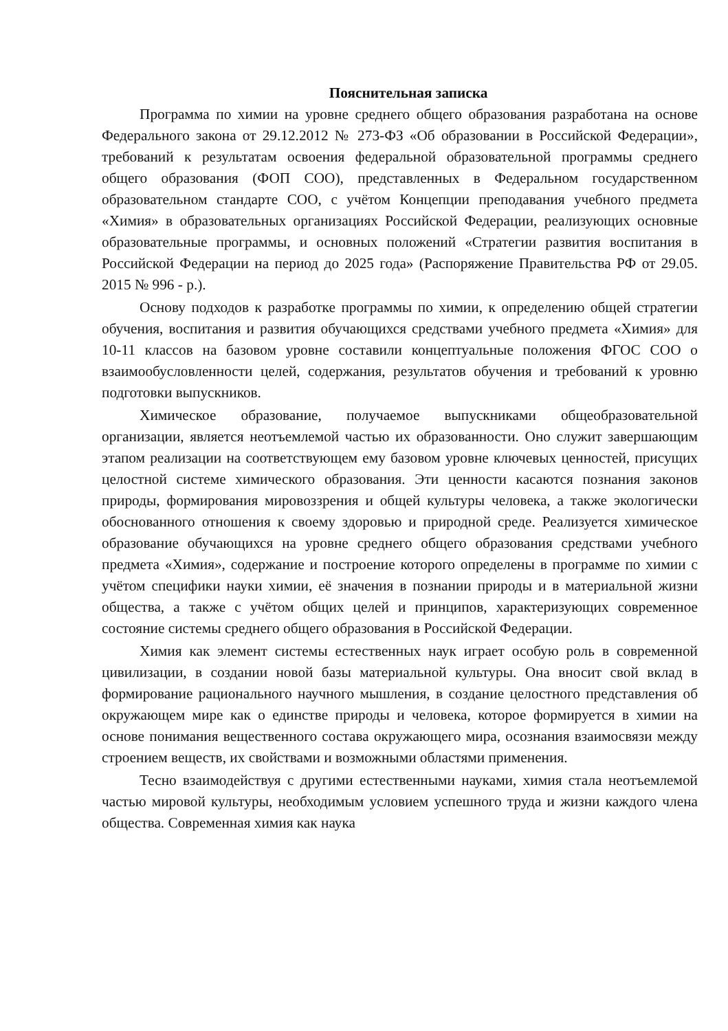Пояснительная записка
Программа по химии на уровне среднего общего образования разработана на основе Федерального закона от 29.12.2012 № 273-ФЗ «Об образовании в Российской Федерации», требований к результатам освоения федеральной образовательной программы среднего общего образования (ФОП СОО), представленных в Федеральном государственном образовательном стандарте СОО, с учётом Концепции преподавания учебного предмета «Химия» в образовательных организациях Российской Федерации, реализующих основные образовательные программы, и основных положений «Стратегии развития воспитания в Российской Федерации на период до 2025 года» (Распоряжение Правительства РФ от 29.05. 2015 № 996 - р.).
Основу подходов к разработке программы по химии, к определению общей стратегии обучения, воспитания и развития обучающихся средствами учебного предмета «Химия» для 10-11 классов на базовом уровне составили концептуальные положения ФГОС СОО о взаимообусловленности целей, содержания, результатов обучения и требований к уровню подготовки выпускников.
Химическое образование, получаемое выпускниками общеобразовательной организации, является неотъемлемой частью их образованности. Оно служит завершающим этапом реализации на соответствующем ему базовом уровне ключевых ценностей, присущих целостной системе химического образования. Эти ценности касаются познания законов природы, формирования мировоззрения и общей культуры человека, а также экологически обоснованного отношения к своему здоровью и природной среде. Реализуется химическое образование обучающихся на уровне среднего общего образования средствами учебного предмета «Химия», содержание и построение которого определены в программе по химии с учётом специфики науки химии, её значения в познании природы и в материальной жизни общества, а также с учётом общих целей и принципов, характеризующих современное состояние системы среднего общего образования в Российской Федерации.
Химия как элемент системы естественных наук играет особую роль в современной цивилизации, в создании новой базы материальной культуры. Она вносит свой вклад в формирование рационального научного мышления, в создание целостного представления об окружающем мире как о единстве природы и человека, которое формируется в химии на основе понимания вещественного состава окружающего мира, осознания взаимосвязи между строением веществ, их свойствами и возможными областями применения.
Тесно взаимодействуя с другими естественными науками, химия стала неотъемлемой частью мировой культуры, необходимым условием успешного труда и жизни каждого члена общества. Современная химия как наука